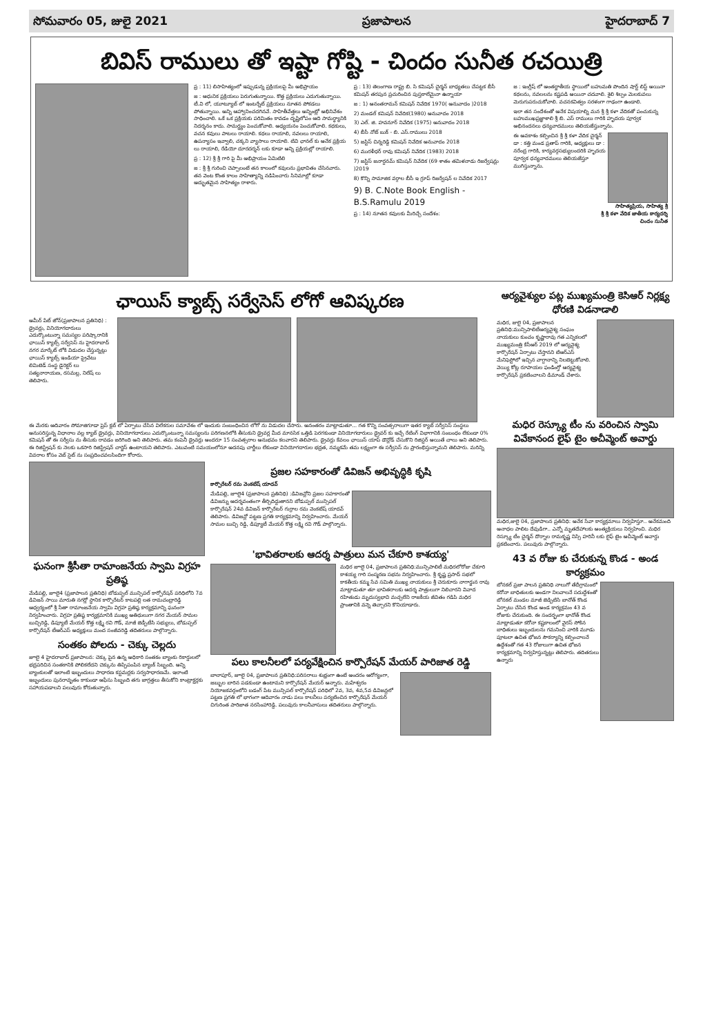సోమవారం 05, జులై 2021 ప్రజాపాలన హైదరాబాద్ 7
బివిస్ రాములు తో ఇష్టా గోష్టి - చిందం సునీత రచయిత్రి
ప్ర : 11) లిసాహిత్యంలో ఇప్పుడున్న ప్రక్రియలపై మీ అభిప్రాయం
జ : ఆధునిక ప్రక్రియలు పెరుగుతున్నాయి. కొత్త ప్రక్రియలు ఎదుగుతున్నాయి. టీ.వి లో, యూట్యూబ్ లో ఇంటర్నేట్ ప్రక్రియలు నూతన పోకడలు పోతున్నాయి. అన్ని ఆహ్వానించదగినవే. సాహితీవేత్తలు అన్నింట్లో అభినివేశం సాధించాలి. ఒకే ఒక ప్రక్రియకు పరిమితం కావడం దృష్టిలోపం ఆది సామర్థ్యానికి నిదర్శనం కాదు. సామర్థ్యం పెంచుకోవాలి. అధ్యయనం పెంచుకోవాలి. కథకులు, వచన కవులు పాటలు రాయాలి. కథలు రాయాలి, నవలలు రాయాలి, ఉపన్యాసం ఇవ్వాలి, చక్కని వ్యాసాలు రాయాలి. టివి ఛానల్ కు అనేక ప్రక్రియ లు రాయాలి, రేడియో దూరదర్శన్ లకు కూడా అన్ని ప్రక్రియల్లో రాయాలి.
ప్ర : 12) శ్రీ శ్రీ గారి పై మీ అభిప్రాయం ఏమిటిలి
జ : శ్రీ శ్రీ గురించి చెప్పాలంటే తన కాలంలో కవులను ప్రభావితం చేసినవారు. తన వెంట కొంత కాలం సాహిత్యాన్ని నడిపించారు సినిమాల్లో కూడా అద్భుతమైన సాహిత్యం రాశారు.
ప్ర : 13) తెలంగాణ రాష్ట్ర బి. సి కమిషన్ చైర్మన్ బాధ్యతలు చేపట్టక బీసీ కమిషన్ తరపున ప్రచురించిన పుస్తకాలేమైనా ఉన్నాయా
జ : 1) అనంతరామన్ కమిషన్ నివేదిక 1970( అనువాదం )2018
2) మండల్ కమిషన్ నివేదిక(1980) అనువాదం 2018
3) ఎల్. జి. హవనూర్ నివేదిక (1975) అనువాదం 2018
4) బీసీ నోట్ బుక్ - బి. ఎస్.రాములు 2018
5) జస్టిస్ చిన్నరెడ్డి కమిషన్ నివేదిక అనువాదం 2018
6) మురళీధర్ రావు కమిషన్ నివేదిక (1983) 2018
7) జస్టిస్ జనార్దనమ్ కమిషన్ నివేదిక (69 శాతం తమిళనాడు రిజర్వేషన్లు )2019
8) కొన్ని సామాజిక వర్గాల బీసీ ఇ గ్రూప్ రిజర్వేషన్ ల నివేదిక 2017
9) B. C.Note Book English - B.S.Ramulu 2019
ప్ర : 14) నూతన కవులకు మీరిచ్చే సందేశం:
జ : ఇంగ్లీష్ లో అంతర్జాతీయ స్థాయిలో బహుమతి పొందిన షార్ట్ లిస్ట్ అయినా కథలను, నవలలను కష్టపడి అయినా చదవాలి. శైలి శిల్పం మెలకువలు మెరుగుపరుచుకోవాలి. వచనకవిత్వం సరళంగా గాఢంగా ఉండాలి.
ఇలా తన సందేశంతో అనేక విషయాల్ని మన శ్రీ శ్రీ కళా వేదికతో పంచుకున్న బహుముఖప్రజ్ఞాశాలి శ్రీ బి. ఎస్ రాములు గారికి హృదయ పూర్వక అభినందనలు ధన్యవాదములు తెలియజేస్తున్నాను.
ఈ అవకాశం కల్పించిన శ్రీ శ్రీ కళా వేదిక చైర్మన్ డా : కత్తి మండ ప్రతాప్ గారికి, అధ్యక్షులు డా : నరేంద్ర గారికి, కార్యవర్గసభ్యులందరికి హృదయ పూర్వక ధన్యవాదములు తెలియజేస్తూ ముగిస్తున్నాను.
సాహిత్యప్రియ, సాహిత్య శ్రీ
శ్రీ శ్రీ కళా వేదిక జాతీయ కార్యదర్శి
చిందం సునీత
ఛాయిస్ క్యాబ్స్ సర్వేసెస్ లోగో ఆవిష్కరణ
అమీర్ పేట్ జోన్(ప్రజాపాలన ప్రతినిధి) : డ్రైవర్లు, వినియోగదారులు ఎదుర్కొంటున్నా సమస్యల పరిష్కారానికి ఛాయిస్ క్యాబ్స్ సర్వేసెస్ ను హైదరాబాద్ నగర మార్కేట్ లోకి విడుదల చేస్తున్నట్లు ఛాయిస్ క్యాబ్స్ ఇండియా ప్రైవేటు లిమిటెడ్ సంస్థ డైరెక్టర్ లు సత్యనారాయణ, రసమల్ల, నిలేష్ లు తెలిపారు.
ఈ మేరకు ఆదివారం సోమాజిగూడా ప్రెస్ క్లబ్ లో ఏర్పాటు చేసిన విలేకరుల సమావేశం లో ఇందుకు సంబంధించిన లోగో ను విడుదల చేసారు. అనంతరం మాట్లాడుతూ... గత కొన్ని సంవత్సరాలుగా ఇతర క్యాబ్ సర్వీసెస్ సంస్థలు అనుసరిస్తున్న విధానాల వల్ల క్యాబ్ డ్రైవర్లు, వినియోగదారులు ఎదుర్కొంటున్నా సమస్యలను పరిగణనలోకి తీసుకుని డ్రైవర్ల మీద మానసిక ఒత్తిడి పెరగకుండా వినియోగదారులు డ్రైవర్ కు ఇచ్చే రేటింగ్ విభాగానికి సంబంధం లేకుండా 0% కమిషన్ తో ఈ సర్వీసు ను తీసుకు రావడం జరిగింది అని తెలిపారు. తమ కంపెనీ డ్రైవర్లు అందరూ 15 సంవత్సరాల అనుభవం కలవారని తెలిపారు. డ్రైవర్లు కేవలం ఛాయిస్ యాప్ డౌన్లోడ్ చేసుకొని రిజిస్టర్ అయితే చాలు అని తెలిపారు. ఈ రిజిస్ట్రేషన్ కు నెలకు ఒకసారి రిజిస్ట్రేషన్ చార్జెస్ ఉంటాయని తెలిపారు. ఎటువంటి సమయంలోనూ అదనపు చార్జీలు లేకుండా వినియోగదారుల భద్రత, నమ్మకమే తమ లక్ష్యంగా ఈ సర్వీసెస్ ను ప్రారంభిస్తున్నామని తెలిపారు. మరిన్ని వివరాల కోసం వెబ్ సైట్ ను సంప్రదించవలసిందిగా కోరారు.
ఘనంగా శ్రీసీతా రామాంజనేయ స్వామి విగ్రహ ప్రతిష్ఠ
మేడిపల్లి, జూలై4 (ప్రజాపాలన ప్రతినిధి) బోడుప్పల్ మున్సిపల్ కార్పోరేషన్ పరిధిలోని 7వ డివిజన్ సాయి మారుతి నగర్లో స్థానిక కార్పొరేటర్ కాటపల్లి లత రామచంద్రారెడ్డి ఆధ్వర్యంలో శ్రీ సీతా రామాంజనేయ స్వామి విగ్రహ ప్రతిష్ఠ కార్యక్రమాన్ని ఘనంగా నిర్వహించారు. విగ్రహ ప్రతిష్ఠ కార్యక్రమానికి ముఖ్య అతిథులుగా నగర మేయర్ సామల బుచ్చిరెడ్డి, డిప్యూటీ మేయర్ కొత్త లక్ష్మి రవి గౌడ్, మాజీ జెడ్పీటీసి సభ్యులు, బోడుప్పల్ కార్పొరేషన్ టీఆర్ఎస్ అధ్యక్షులు మంద సంజీవరెడ్డి తదితరులు పాల్గొన్నారు.
సంతకం పోలదు - చెక్కు చెల్లదు
జూలై 4 హైదరాబాద్ ప్రజాపాలన: చెక్కు పైన ఉన్న అధికారి సంతకం బ్యాంకు రికార్డులలో భద్రపరిచిన సంతకానికి పోలికలేదని చెక్కును తిప్పిపంపిన బ్యాంక్ సిబ్బంది. అన్ని బ్యాంకులతో ఇలాంటి ఇబ్బందులు సాధారణ కస్టమర్లకు సర్వసాధారణమే. ఇలాంటి ఇబ్బందులు పునరావృతం కాకుండా ఆఫీసు సిబ్బంది తగు జాగ్రత్తలు తీసుకోని కాంట్రాక్టర్లకు సహాయపడాలని పలువురు కోరుతున్నారు.
ప్రజల సహకారంతో డివిజన్ అభివృద్ధికి కృషి
కార్పొరేటర్ రమ వెంకటేష్ యాదవ్
మేడిపల్లి, జూలై4 (ప్రజాపాలన ప్రతినిధి) :డివిజన్లోని ప్రజల సహకారంతో డివిజన్ను ఆదర్శవంతంగా తీర్చిదిద్దుతానని బోడుప్పల్ మున్సిపల్ కార్పొరేషన్ 24వ డివిజన్ కార్పొరేటర్ గుర్రాల రమ వెంకటేష్ యాదవ్ తెలిపారు. డివిజన్లో పట్టణ ప్రగతి కార్యక్రమాన్ని నిర్వహించారు. మేయర్ సామల బుచ్చి రెడ్డి, డిప్యూటీ మేయర్ కొత్త లక్ష్మి రవి గౌడ్ పాల్గొన్నారు.
'భావితరాలకు ఆదర్శ పాత్రులు మన చేకూరి కాశయ్య'
మధిర జూలై 04, ప్రజాపాలన ప్రతినిధి:మున్సిపాలిటీ మధిరలోరోజు చేకూరి కాశయ్య గారి సంస్మరణ సభను నిర్వహించారు. శ్రీ కృష్ణ ప్రసాద్ సభలో కాకతీయ కమ్మ సేవ సమితి ముఖ్య నాయకులు శ్రీ చెరుకూరు నాగార్జున రావు మాట్లాడుతూ తూ భావితరాలకు ఆదర్శ పాత్రులుగా నిలిచారని వివాద రహితుడు మృదుస్వభావి మచ్చలేని రాజకీయ జీవితం గడిపి మధిర ప్రాంతానికి వన్నె తెచ్చారని కొనియాడారు.
పలు కాలనీలలో పర్యవేక్షించిన కార్పొరేషన్ మేయర్ పారిజాత రెడ్డి
బాలాపూర్, జూలై 04, ప్రజాపాలన ప్రతినిధి:పరిసరాలు శుభ్రంగా ఉంటే అందరం ఆరోగ్యంగా, జబ్బుల బారిన పడకుండా ఉంటామని కార్పొరేషన్ మేయర్ అన్నారు. మహేశ్వరం నియోజకవర్గంలోని బడంగ్ పేట మున్సిపల్ కార్పొరేషన్ పరిధిలో 2వ, 3వ, 4వ,5వ డివిజన్లలో పట్టణ ప్రగతి లో భాగంగా ఆదివారం నాడు పలు కాలనీలు పర్యటించిన కార్పొరేషన్ మేయర్ చిగురింత పారిజాత నరసింహారెడ్డి. పలువురు కాలనీవాసులు తదితరులు పాల్గొన్నారు.
ఆర్యవైశ్యుల పట్ల ముఖ్యమంత్రి కెసిఆర్ నిర్లక్ష్య ధోరణి విడనాడాలి
మధిర, జులై 04, ప్రజాపాలన ప్రతినిధి:మున్సిపాలిటీఆర్యవైశ్య సంఘం నాయకులు కుంచం కృష్ణారావు గత ఎన్నికలలో ముఖ్యమంత్రి కేసీఆర్ 2019 లో ఆర్యవైశ్య కార్పొరేషన్ ఏర్పాటు చేస్తానని టిఆర్ఎస్ మేనిఫెస్టోలో ఇచ్చిన వాగ్దానాన్ని నిలబెట్టుకోవాలి. వెయ్యి కోట్ల రూపాయల ఫండింగ్తో ఆర్యవైశ్య కార్పొరేషన్ ప్రకటించాలని డిమాండ్ చేశారు.
మధిర రెస్క్యూ టీం ను వరించిన స్వామి వివేకానంద లైఫ్ టైం అచీవ్మెంట్ అవార్డు
మధిర,జులై 04, ప్రజాపాలన ప్రతినిధి: అనేక సేవా కార్యక్రమాలు నిర్వహిస్తూ.. అనేకమంది అనాధల పాలిట దేవుడిగా.. ఎన్నో మృతదేహాలకు అంత్యక్రియలు నిర్వహించి. మధిర రెస్క్యూ టీం చైర్మన్ దొర్నాల రామకృష్ణ నిస్సి హరినీ లకు లైఫ్ టైం అచీవ్మెంట్ అవార్డు ప్రకటించారు. పలువురు పాల్గొన్నారు.
43 వ రోజు కు చేరుకున్న కొండ - అండ కార్యక్రమం
బోనకల్ ప్రజా పాలన ప్రతినిధి నాలుగో తేదీగ్రామంలో కరోనా బాధితులకు అండగా నిలవాలనే సదుద్దేశంతో బోనకల్ మండల మాజీ జెడ్పిటిసి బానోత్ కొండ ఏర్పాటు చేసిన కొండ అండ కార్యక్రమం 43 వ రోజుకు చేరుకుంది. ఈ సందర్భంగా భానోత్ కొండ మాట్లాడుతూ కరోనా కష్టకాలంలో వైరస్ సోకిన బాధితులు ఇబ్బందులను గమనించి వారికి మూడు పూటలా ఉచిత భోజన సౌకర్యాన్ని కల్పించాలనే ఉద్దేశంతో గత 43 రోజులుగా ఉచిత భోజన కార్యక్రమాన్ని నిర్వహిస్తున్నట్లు తెలిపారు. తదితరులు ఉన్నారు